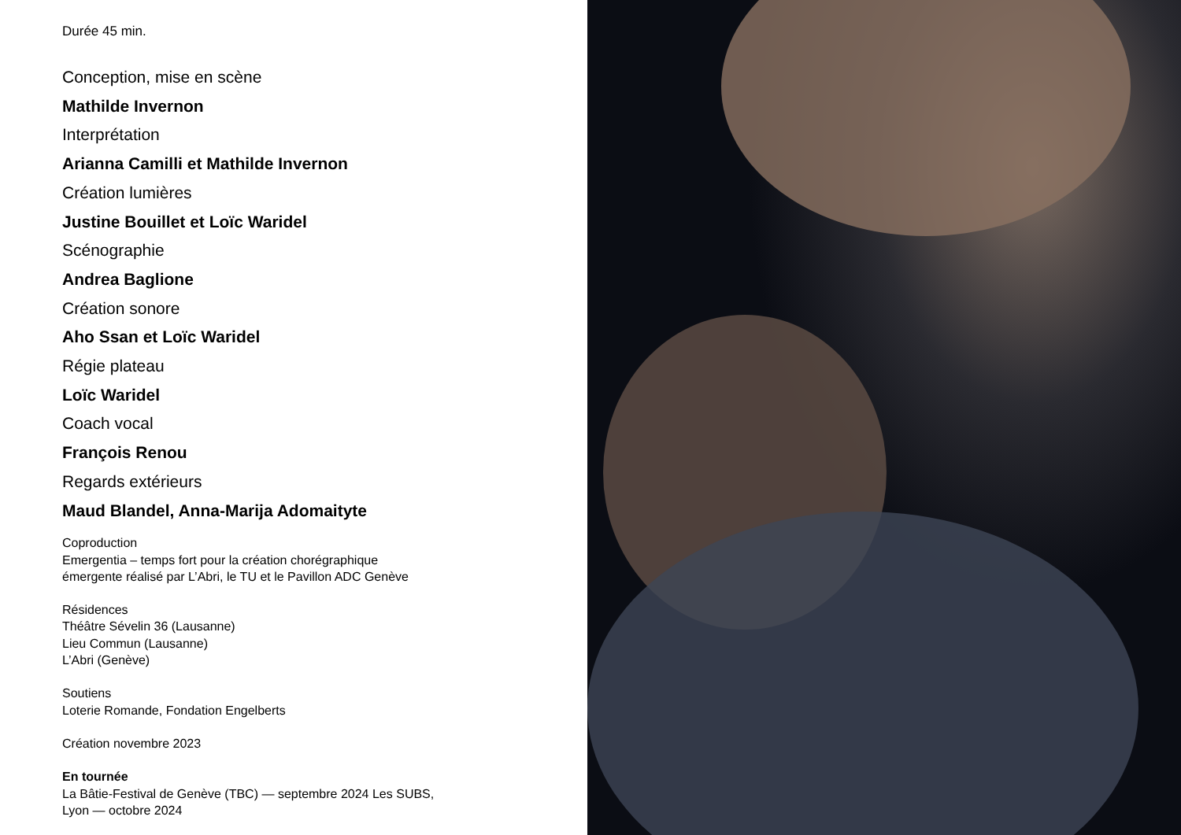Durée 45 min.
Conception, mise en scène
Mathilde Invernon
Interprétation
Arianna Camilli et Mathilde Invernon
Création lumières
Justine Bouillet et Loïc Waridel
Scénographie
Andrea Baglione
Création sonore
Aho Ssan et Loïc Waridel
Régie plateau
Loïc Waridel
Coach vocal
François Renou
Regards extérieurs
Maud Blandel, Anna-Marija Adomaityte
Coproduction
Emergentia – temps fort pour la création chorégraphique
émergente réalisé par L’Abri, le TU et le Pavillon ADC Genève
Résidences
Théâtre Sévelin 36 (Lausanne)
Lieu Commun (Lausanne)
L’Abri (Genève)
Soutiens
Loterie Romande, Fondation Engelberts
Création novembre 2023
En tournée
La Bâtie-Festival de Genève (TBC) — septembre 2024 Les SUBS,
Lyon — octobre 2024